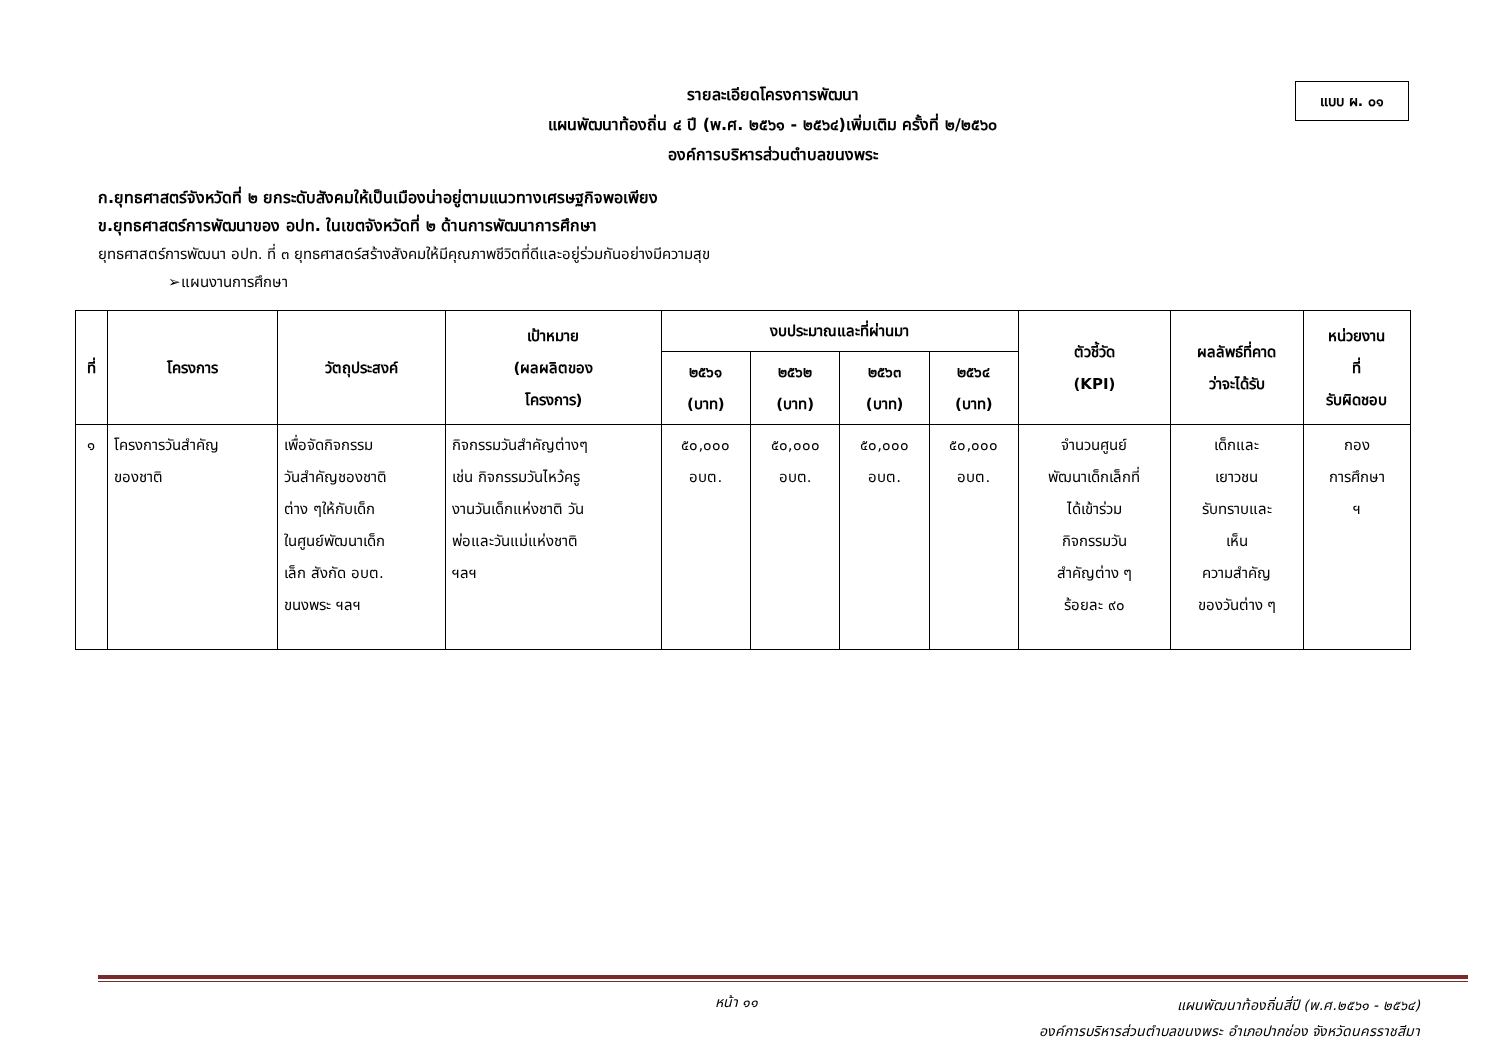แบบ ผ. ๐๑
รายละเอียดโครงการพัฒนา
แผนพัฒนาท้องถิ่น ๔ ปี (พ.ศ. ๒๕๖๑ - ๒๕๖๔)เพิ่มเติม ครั้งที่ ๒/๒๕๖๐
องค์การบริหารส่วนตำบลขนงพระ
ก.ยุทธศาสตร์จังหวัดที่ ๒ ยกระดับสังคมให้เป็นเมืองน่าอยู่ตามแนวทางเศรษฐกิจพอเพียง
ข.ยุทธศาสตร์การพัฒนาของ อปท. ในเขตจังหวัดที่ ๒ ด้านการพัฒนาการศึกษา
ยุทธศาสตร์การพัฒนา อปท. ที่ ๓ ยุทธศาสตร์สร้างสังคมให้มีคุณภาพชีวิตที่ดีและอยู่ร่วมกันอย่างมีความสุข
➢แผนงานการศึกษา
| ที่ | โครงการ | วัตถุประสงค์ | เป้าหมาย (ผลผลิตของ โครงการ) | งบประมาณและที่ผ่านมา | | | | ตัวชี้วัด (KPI) | ผลลัพธ์ที่คาด ว่าจะได้รับ | หน่วยงาน ที่ รับผิดชอบ |
| --- | --- | --- | --- | --- | --- | --- | --- | --- | --- | --- |
| | | | | ๒๕๖๑ (บาท) | ๒๕๖๒ (บาท) | ๒๕๖๓ (บาท) | ๒๕๖๔ (บาท) | | | |
| ๑ | โครงการวันสำคัญ ของชาติ | เพื่อจัดกิจกรรม วันสำคัญชองชาติ ต่าง ๆให้กับเด็ก ในศูนย์พัฒนาเด็ก เล็ก สังกัด อบต. ขนงพระ ฯลฯ | กิจกรรมวันสำคัญต่างๆ เช่น กิจกรรมวันไหว้ครู งานวันเด็กแห่งชาติ วัน พ่อและวันแม่แห่งชาติ ฯลฯ | ๕๐,๐๐๐ อบต. | ๕๐,๐๐๐ อบต. | ๕๐,๐๐๐ อบต. | ๕๐,๐๐๐ อบต. | จำนวนศูนย์ พัฒนาเด็กเล็กที่ ได้เข้าร่วม กิจกรรมวัน สำคัญต่าง ๆ ร้อยละ ๙๐ | เด็กและ เยาวชน รับทราบและ เห็น ความสำคัญ ของวันต่าง ๆ | กอง การศึกษา ฯ |
หน้า ๑๑
แผนพัฒนาท้องถิ่นสี่ปี (พ.ศ.๒๕๖๑ - ๒๕๖๔)
องค์การบริหารส่วนตำบลขนงพระ อำเภอปากช่อง จังหวัดนครราชสีมา